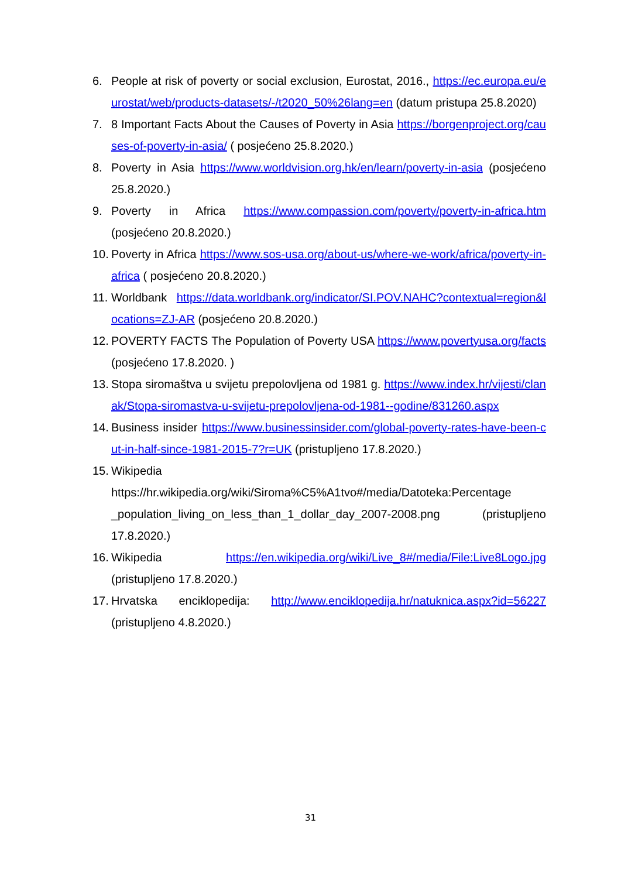6. People at risk of poverty or social exclusion, Eurostat, 2016., https://ec.europa.eu/eurostat/web/products-datasets/-/t2020_50%26lang=en (datum pristupa 25.8.2020)
7. 8 Important Facts About the Causes of Poverty in Asia https://borgenproject.org/causes-of-poverty-in-asia/ ( posjećeno 25.8.2020.)
8. Poverty in Asia https://www.worldvision.org.hk/en/learn/poverty-in-asia (posjećeno 25.8.2020.)
9. Poverty in Africa https://www.compassion.com/poverty/poverty-in-africa.htm (posjećeno 20.8.2020.)
10. Poverty in Africa https://www.sos-usa.org/about-us/where-we-work/africa/poverty-in-africa ( posjećeno 20.8.2020.)
11. Worldbank https://data.worldbank.org/indicator/SI.POV.NAHC?contextual=region&locations=ZJ-AR (posjećeno 20.8.2020.)
12. POVERTY FACTS The Population of Poverty USA https://www.povertyusa.org/facts (posjećeno 17.8.2020. )
13. Stopa siromaštva u svijetu prepolovljena od 1981 g. https://www.index.hr/vijesti/clanak/Stopa-siromastva-u-svijetu-prepolovljena-od-1981--godine/831260.aspx
14. Business insider https://www.businessinsider.com/global-poverty-rates-have-been-cut-in-half-since-1981-2015-7?r=UK (pristupljeno 17.8.2020.)
15. Wikipedia https://hr.wikipedia.org/wiki/Siroma%C5%A1tvo#/media/Datoteka:Percentage _population_living_on_less_than_1_dollar_day_2007-2008.png (pristupljeno 17.8.2020.)
16. Wikipedia https://en.wikipedia.org/wiki/Live_8#/media/File:Live8Logo.jpg (pristupljeno 17.8.2020.)
17. Hrvatska enciklopedija: http://www.enciklopedija.hr/natuknica.aspx?id=56227 (pristupljeno 4.8.2020.)
31